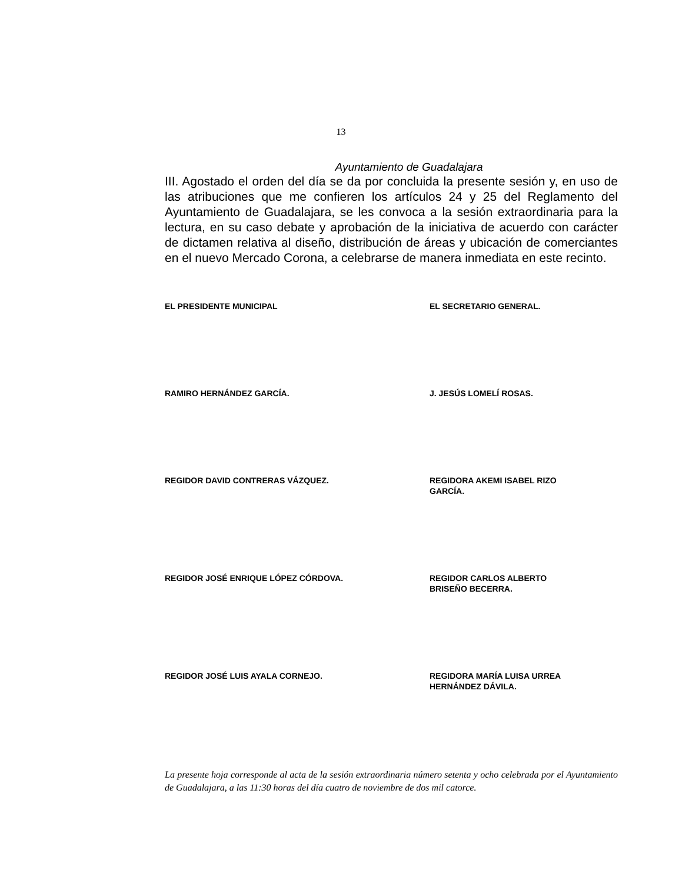13
Ayuntamiento de Guadalajara
III. Agostado el orden del día se da por concluida la presente sesión y, en uso de las atribuciones que me confieren los artículos 24 y 25 del Reglamento del Ayuntamiento de Guadalajara, se les convoca a la sesión extraordinaria para la lectura, en su caso debate y aprobación de la iniciativa de acuerdo con carácter de dictamen relativa al diseño, distribución de áreas y ubicación de comerciantes en el nuevo Mercado Corona, a celebrarse de manera inmediata en este recinto.
EL PRESIDENTE MUNICIPAL EL SECRETARIO GENERAL.
RAMIRO HERNÁNDEZ GARCÍA. J. JESÚS LOMELÍ ROSAS.
REGIDOR DAVID CONTRERAS VÁZQUEZ. REGIDORA AKEMI ISABEL RIZO
GARCÍA.
REGIDOR JOSÉ ENRIQUE LÓPEZ CÓRDOVA. REGIDOR CARLOS ALBERTO
BRISEÑO BECERRA.
REGIDOR JOSÉ LUIS AYALA CORNEJO. REGIDORA MARÍA LUISA URREA
HERNÁNDEZ DÁVILA.
La presente hoja corresponde al acta de la sesión extraordinaria número setenta y ocho celebrada por el Ayuntamiento de Guadalajara, a las 11:30 horas del día cuatro de noviembre de dos mil catorce.